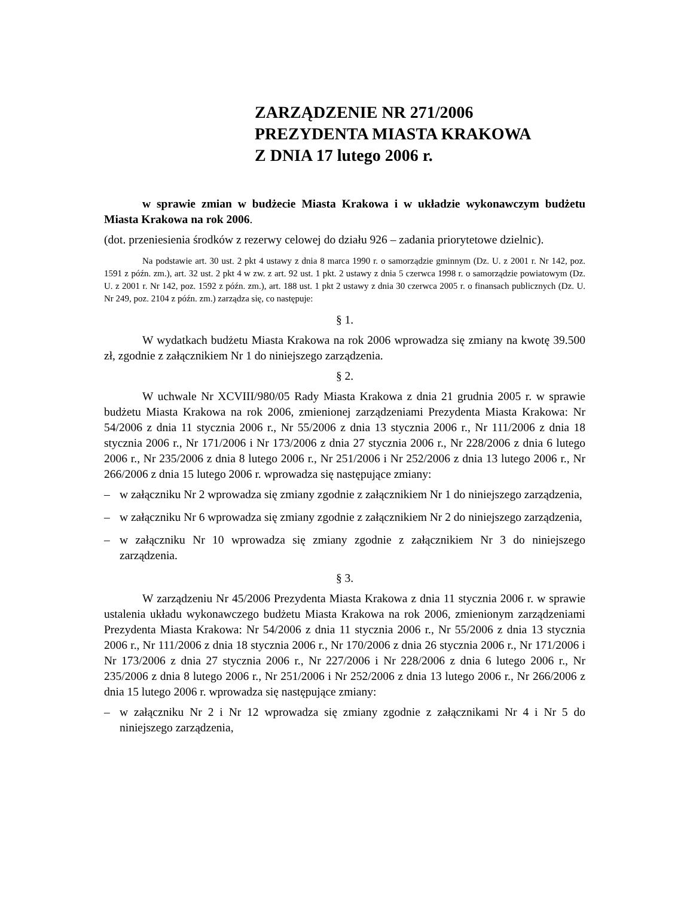ZARZĄDZENIE NR 271/2006
PREZYDENTA MIASTA KRAKOWA
Z DNIA 17 lutego 2006 r.
w sprawie zmian w budżecie Miasta Krakowa i w układzie wykonawczym budżetu Miasta Krakowa na rok 2006.
(dot. przeniesienia środków z rezerwy celowej do działu 926 – zadania priorytetowe dzielnic).
Na podstawie art. 30 ust. 2 pkt 4 ustawy z dnia 8 marca 1990 r. o samorządzie gminnym (Dz. U. z 2001 r. Nr 142, poz. 1591 z późn. zm.), art. 32 ust. 2 pkt 4 w zw. z art. 92 ust. 1 pkt. 2 ustawy z dnia 5 czerwca 1998 r. o samorządzie powiatowym (Dz. U. z 2001 r. Nr 142, poz. 1592 z późn. zm.), art. 188 ust. 1 pkt 2 ustawy z dnia 30 czerwca 2005 r. o finansach publicznych (Dz. U. Nr 249, poz. 2104 z późn. zm.) zarządza się, co następuje:
§ 1.
W wydatkach budżetu Miasta Krakowa na rok 2006 wprowadza się zmiany na kwotę 39.500 zł, zgodnie z załącznikiem Nr 1 do niniejszego zarządzenia.
§ 2.
W uchwale Nr XCVIII/980/05 Rady Miasta Krakowa z dnia 21 grudnia 2005 r. w sprawie budżetu Miasta Krakowa na rok 2006, zmienionej zarządzeniami Prezydenta Miasta Krakowa: Nr 54/2006 z dnia 11 stycznia 2006 r., Nr 55/2006 z dnia 13 stycznia 2006 r., Nr 111/2006 z dnia 18 stycznia 2006 r., Nr 171/2006 i Nr 173/2006 z dnia 27 stycznia 2006 r., Nr 228/2006 z dnia 6 lutego 2006 r., Nr 235/2006 z dnia 8 lutego 2006 r., Nr 251/2006 i Nr 252/2006 z dnia 13 lutego 2006 r., Nr 266/2006 z dnia 15 lutego 2006 r. wprowadza się następujące zmiany:
– w załączniku Nr 2 wprowadza się zmiany zgodnie z załącznikiem Nr 1 do niniejszego zarządzenia,
– w załączniku Nr 6 wprowadza się zmiany zgodnie z załącznikiem Nr 2 do niniejszego zarządzenia,
– w załączniku Nr 10 wprowadza się zmiany zgodnie z załącznikiem Nr 3 do niniejszego zarządzenia.
§ 3.
W zarządzeniu Nr 45/2006 Prezydenta Miasta Krakowa z dnia 11 stycznia 2006 r. w sprawie ustalenia układu wykonawczego budżetu Miasta Krakowa na rok 2006, zmienionym zarządzeniami Prezydenta Miasta Krakowa: Nr 54/2006 z dnia 11 stycznia 2006 r., Nr 55/2006 z dnia 13 stycznia 2006 r., Nr 111/2006 z dnia 18 stycznia 2006 r., Nr 170/2006 z dnia 26 stycznia 2006 r., Nr 171/2006 i Nr 173/2006 z dnia 27 stycznia 2006 r., Nr 227/2006 i Nr 228/2006 z dnia 6 lutego 2006 r., Nr 235/2006 z dnia 8 lutego 2006 r., Nr 251/2006 i Nr 252/2006 z dnia 13 lutego 2006 r., Nr 266/2006 z dnia 15 lutego 2006 r. wprowadza się następujące zmiany:
– w załączniku Nr 2 i Nr 12 wprowadza się zmiany zgodnie z załącznikami Nr 4 i Nr 5 do niniejszego zarządzenia,